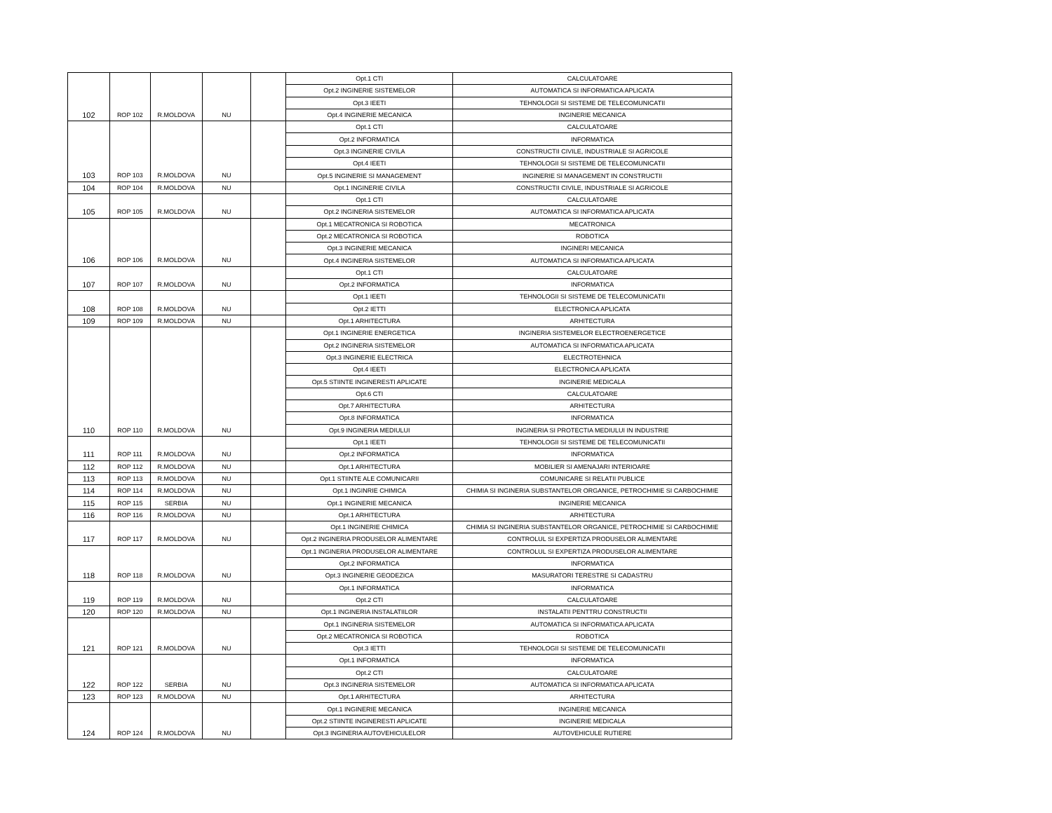| | | | | | Opt.1 CTI | CALCULATOARE |
| | | | | | Opt.2 INGINERIE SISTEMELOR | AUTOMATICA SI INFORMATICA APLICATA |
| | | | | | Opt.3 IEETI | TEHNOLOGII SI SISTEME DE TELECOMUNICATII |
| 102 | ROP 102 | R.MOLDOVA | NU | | Opt.4 INGINERIE MECANICA | INGINERIE MECANICA |
| | | | | | Opt.1 CTI | CALCULATOARE |
| | | | | | Opt.2 INFORMATICA | INFORMATICA |
| | | | | | Opt.3 INGINERIE CIVILA | CONSTRUCTII CIVILE, INDUSTRIALE SI AGRICOLE |
| | | | | | Opt.4 IEETI | TEHNOLOGII SI SISTEME DE TELECOMUNICATII |
| 103 | ROP 103 | R.MOLDOVA | NU | | Opt.5 INGINERIE SI MANAGEMENT | INGINERIE SI MANAGEMENT IN CONSTRUCTII |
| 104 | ROP 104 | R.MOLDOVA | NU | | Opt.1 INGINERIE CIVILA | CONSTRUCTII CIVILE, INDUSTRIALE SI AGRICOLE |
| | | | | | Opt.1 CTI | CALCULATOARE |
| 105 | ROP 105 | R.MOLDOVA | NU | | Opt.2 INGINERIA SISTEMELOR | AUTOMATICA SI INFORMATICA APLICATA |
| | | | | | Opt.1 MECATRONICA SI ROBOTICA | MECATRONICA |
| | | | | | Opt.2 MECATRONICA SI ROBOTICA | ROBOTICA |
| | | | | | Opt.3 INGINERIE MECANICA | INGINERI MECANICA |
| 106 | ROP 106 | R.MOLDOVA | NU | | Opt.4 INGINERIA SISTEMELOR | AUTOMATICA SI INFORMATICA APLICATA |
| | | | | | Opt.1 CTI | CALCULATOARE |
| 107 | ROP 107 | R.MOLDOVA | NU | | Opt.2 INFORMATICA | INFORMATICA |
| | | | | | Opt.1 IEETI | TEHNOLOGII SI SISTEME DE TELECOMUNICATII |
| 108 | ROP 108 | R.MOLDOVA | NU | | Opt.2 IETTI | ELECTRONICA APLICATA |
| 109 | ROP 109 | R.MOLDOVA | NU | | Opt.1 ARHITECTURA | ARHITECTURA |
| | | | | | Opt.1 INGINERIE ENERGETICA | INGINERIA SISTEMELOR ELECTROENERGETICE |
| | | | | | Opt.2 INGINERIA SISTEMELOR | AUTOMATICA SI INFORMATICA APLICATA |
| | | | | | Opt.3 INGINERIE ELECTRICA | ELECTROTEHNICA |
| | | | | | Opt.4 IEETI | ELECTRONICA APLICATA |
| | | | | | Opt.5 STIINTE INGINERESTI APLICATE | INGINERIE MEDICALA |
| | | | | | Opt.6 CTI | CALCULATOARE |
| | | | | | Opt.7 ARHITECTURA | ARHITECTURA |
| | | | | | Opt.8 INFORMATICA | INFORMATICA |
| 110 | ROP 110 | R.MOLDOVA | NU | | Opt.9 INGINERIA MEDIULUI | INGINERIA SI PROTECTIA MEDIULUI IN INDUSTRIE |
| | | | | | Opt.1 IEETI | TEHNOLOGII SI SISTEME DE TELECOMUNICATII |
| 111 | ROP 111 | R.MOLDOVA | NU | | Opt.2 INFORMATICA | INFORMATICA |
| 112 | ROP 112 | R.MOLDOVA | NU | | Opt.1 ARHITECTURA | MOBILIER SI AMENAJARI INTERIOARE |
| 113 | ROP 113 | R.MOLDOVA | NU | | Opt.1 STIINTE ALE COMUNICARII | COMUNICARE SI RELATII PUBLICE |
| 114 | ROP 114 | R.MOLDOVA | NU | | Opt.1 INGINRIE CHIMICA | CHIMIA SI INGINERIA SUBSTANTELOR ORGANICE, PETROCHIMIE SI CARBOCHIMIE |
| 115 | ROP 115 | SERBIA | NU | | Opt.1 INGINERIE MECANICA | INGINERIE MECANICA |
| 116 | ROP 116 | R.MOLDOVA | NU | | Opt.1 ARHITECTURA | ARHITECTURA |
| | | | | | Opt.1 INGINERIE CHIMICA | CHIMIA SI INGINERIA SUBSTANTELOR ORGANICE, PETROCHIMIE SI CARBOCHIMIE |
| 117 | ROP 117 | R.MOLDOVA | NU | | Opt.2 INGINERIA PRODUSELOR ALIMENTARE | CONTROLUL SI EXPERTIZA PRODUSELOR ALIMENTARE |
| | | | | | Opt.1 INGINERIA PRODUSELOR ALIMENTARE | CONTROLUL SI EXPERTIZA PRODUSELOR ALIMENTARE |
| | | | | | Opt.2 INFORMATICA | INFORMATICA |
| 118 | ROP 118 | R.MOLDOVA | NU | | Opt.3 INGINERIE GEODEZICA | MASURATORI TERESTRE SI CADASTRU |
| | | | | | Opt.1 INFORMATICA | INFORMATICA |
| 119 | ROP 119 | R.MOLDOVA | NU | | Opt.2 CTI | CALCULATOARE |
| 120 | ROP 120 | R.MOLDOVA | NU | | Opt.1 INGINERIA INSTALATIILOR | INSTALATII PENTTRU CONSTRUCTII |
| | | | | | Opt.1 INGINERIA SISTEMELOR | AUTOMATICA SI INFORMATICA APLICATA |
| | | | | | Opt.2 MECATRONICA SI ROBOTICA | ROBOTICA |
| 121 | ROP 121 | R.MOLDOVA | NU | | Opt.3 IETTI | TEHNOLOGII SI SISTEME DE TELECOMUNICATII |
| | | | | | Opt.1 INFORMATICA | INFORMATICA |
| | | | | | Opt.2 CTI | CALCULATOARE |
| 122 | ROP 122 | SERBIA | NU | | Opt.3 INGINERIA SISTEMELOR | AUTOMATICA SI INFORMATICA APLICATA |
| 123 | ROP 123 | R.MOLDOVA | NU | | Opt.1 ARHITECTURA | ARHITECTURA |
| | | | | | Opt.1 INGINERIE MECANICA | INGINERIE MECANICA |
| | | | | | Opt.2 STIINTE INGINERESTI APLICATE | INGINERIE MEDICALA |
| 124 | ROP 124 | R.MOLDOVA | NU | | Opt.3 INGINERIA AUTOVEHICULELOR | AUTOVEHICULE RUTIERE |